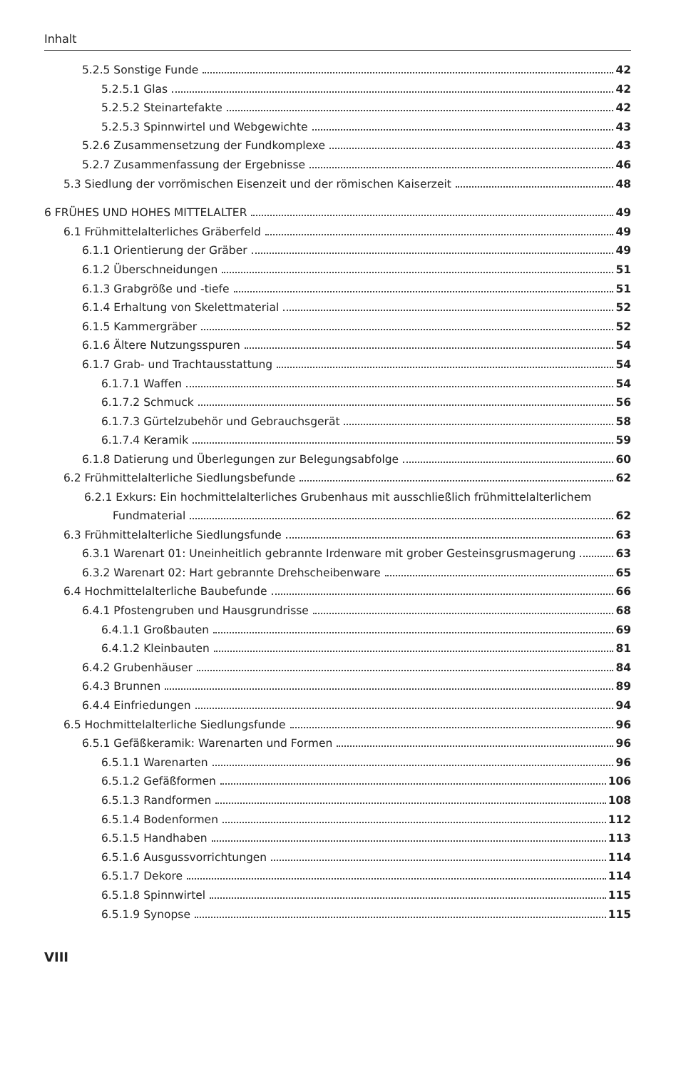Inhalt
5.2.5 Sonstige Funde 42
5.2.5.1 Glas 42
5.2.5.2 Steinartefakte 42
5.2.5.3 Spinnwirtel und Webgewichte 43
5.2.6 Zusammensetzung der Fundkomplexe 43
5.2.7 Zusammenfassung der Ergebnisse 46
5.3 Siedlung der vorrömischen Eisenzeit und der römischen Kaiserzeit 48
6 FRÜHES UND HOHES MITTELALTER 49
6.1 Frühmittelalterliches Gräberfeld 49
6.1.1 Orientierung der Gräber 49
6.1.2 Überschneidungen 51
6.1.3 Grabgröße und -tiefe 51
6.1.4 Erhaltung von Skelettmaterial 52
6.1.5 Kammergräber 52
6.1.6 Ältere Nutzungsspuren 54
6.1.7 Grab- und Trachtausstattung 54
6.1.7.1 Waffen 54
6.1.7.2 Schmuck 56
6.1.7.3 Gürtelzubehör und Gebrauchsgerät 58
6.1.7.4 Keramik 59
6.1.8 Datierung und Überlegungen zur Belegungsabfolge 60
6.2 Frühmittelalterliche Siedlungsbefunde 62
6.2.1 Exkurs: Ein hochmittelalterliches Grubenhaus mit ausschließlich frühmittelalterlichem
Fundmaterial 62
6.3 Frühmittelalterliche Siedlungsfunde 63
6.3.1 Warenart 01: Uneinheitlich gebrannte Irdenware mit grober Gesteinsgrusmagerung 63
6.3.2 Warenart 02: Hart gebrannte Drehscheibenware 65
6.4 Hochmittelalterliche Baubefunde 66
6.4.1 Pfostengruben und Hausgrundrisse 68
6.4.1.1 Großbauten 69
6.4.1.2 Kleinbauten 81
6.4.2 Grubenhäuser 84
6.4.3 Brunnen 89
6.4.4 Einfriedungen 94
6.5 Hochmittelalterliche Siedlungsfunde 96
6.5.1 Gefäßkeramik: Warenarten und Formen 96
6.5.1.1 Warenarten 96
6.5.1.2 Gefäßformen 106
6.5.1.3 Randformen 108
6.5.1.4 Bodenformen 112
6.5.1.5 Handhaben 113
6.5.1.6 Ausgussvorrichtungen 114
6.5.1.7 Dekore 114
6.5.1.8 Spinnwirtel 115
6.5.1.9 Synopse 115
VIII